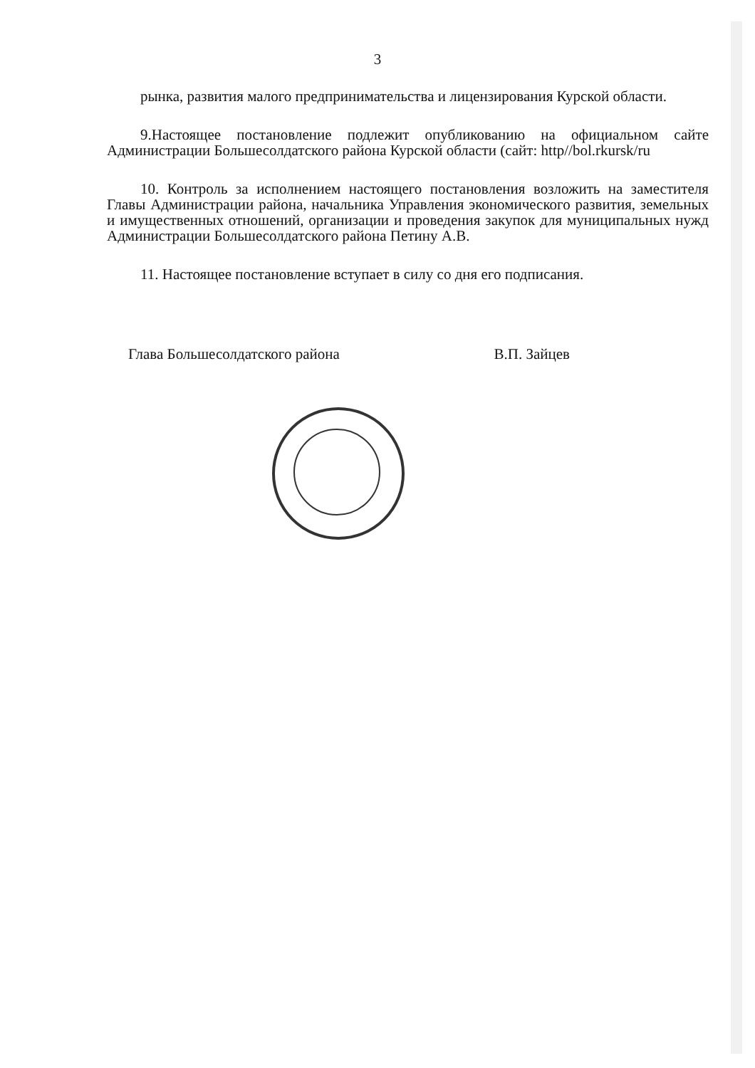3
рынка, развития малого предпринимательства и лицензирования Курской области.
9.Настоящее постановление подлежит опубликованию на официальном сайте Администрации Большесолдатского района Курской области (сайт: http//bol.rkursk/ru
10. Контроль за исполнением настоящего постановления возложить на заместителя Главы Администрации района, начальника Управления экономического развития, земельных и имущественных отношений, организации и проведения закупок для муниципальных нужд Администрации Большесолдатского района Петину А.В.
11. Настоящее постановление вступает в силу со дня его подписания.
Глава Большесолдатского района В.П. Зайцев